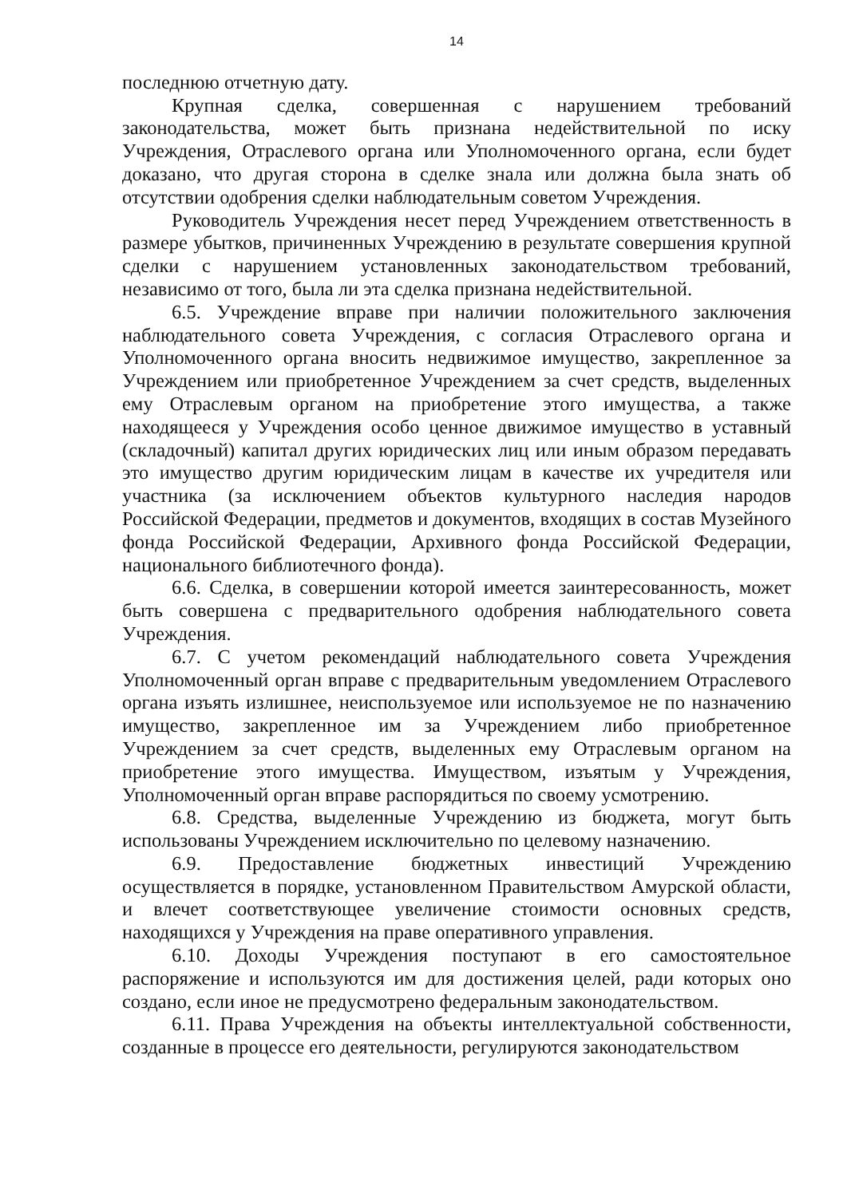14
последнюю отчетную дату.
Крупная сделка, совершенная с нарушением требований законодательства, может быть признана недействительной по иску Учреждения, Отраслевого органа или Уполномоченного органа, если будет доказано, что другая сторона в сделке знала или должна была знать об отсутствии одобрения сделки наблюдательным советом Учреждения.
Руководитель Учреждения несет перед Учреждением ответственность в размере убытков, причиненных Учреждению в результате совершения крупной сделки с нарушением установленных законодательством требований, независимо от того, была ли эта сделка признана недействительной.
6.5. Учреждение вправе при наличии положительного заключения наблюдательного совета Учреждения, с согласия Отраслевого органа и Уполномоченного органа вносить недвижимое имущество, закрепленное за Учреждением или приобретенное Учреждением за счет средств, выделенных ему Отраслевым органом на приобретение этого имущества, а также находящееся у Учреждения особо ценное движимое имущество в уставный (складочный) капитал других юридических лиц или иным образом передавать это имущество другим юридическим лицам в качестве их учредителя или участника (за исключением объектов культурного наследия народов Российской Федерации, предметов и документов, входящих в состав Музейного фонда Российской Федерации, Архивного фонда Российской Федерации, национального библиотечного фонда).
6.6. Сделка, в совершении которой имеется заинтересованность, может быть совершена с предварительного одобрения наблюдательного совета Учреждения.
6.7. С учетом рекомендаций наблюдательного совета Учреждения Уполномоченный орган вправе с предварительным уведомлением Отраслевого органа изъять излишнее, неиспользуемое или используемое не по назначению имущество, закрепленное им за Учреждением либо приобретенное Учреждением за счет средств, выделенных ему Отраслевым органом на приобретение этого имущества. Имуществом, изъятым у Учреждения, Уполномоченный орган вправе распорядиться по своему усмотрению.
6.8. Средства, выделенные Учреждению из бюджета, могут быть использованы Учреждением исключительно по целевому назначению.
6.9. Предоставление бюджетных инвестиций Учреждению осуществляется в порядке, установленном Правительством Амурской области, и влечет соответствующее увеличение стоимости основных средств, находящихся у Учреждения на праве оперативного управления.
6.10. Доходы Учреждения поступают в его самостоятельное распоряжение и используются им для достижения целей, ради которых оно создано, если иное не предусмотрено федеральным законодательством.
6.11. Права Учреждения на объекты интеллектуальной собственности, созданные в процессе его деятельности, регулируются законодательством